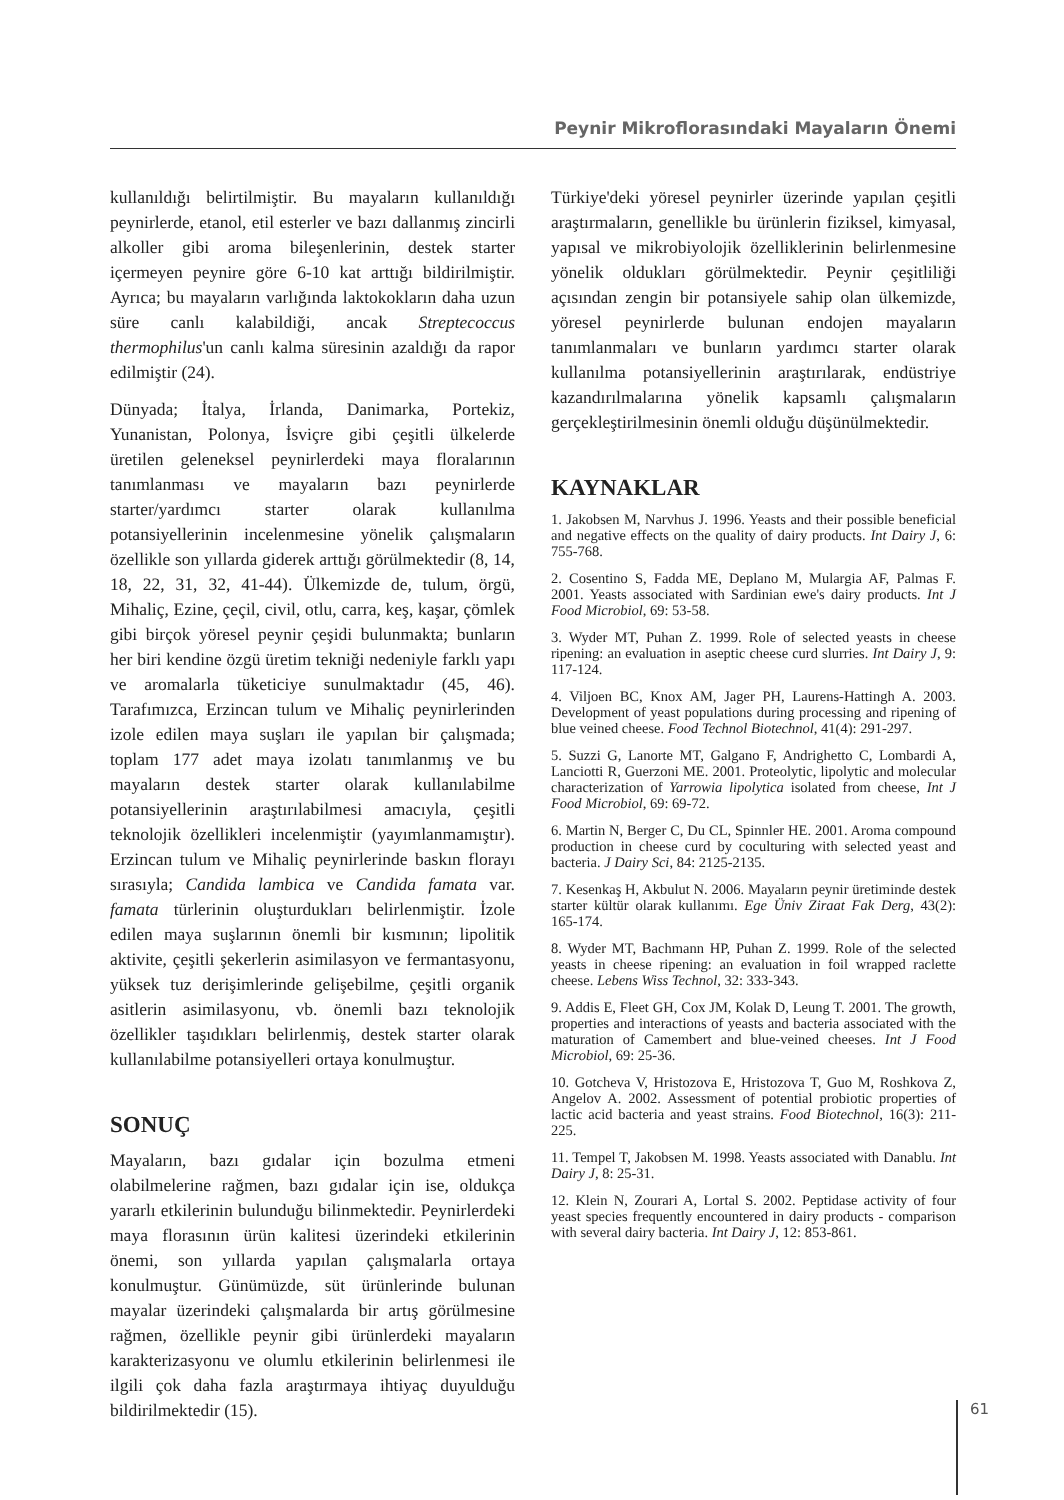Peynir Mikroflorasındaki Mayaların Önemi
kullanıldığı belirtilmiştir. Bu mayaların kullanıldığı peynirlerde, etanol, etil esterler ve bazı dallanmış zincirli alkoller gibi aroma bileşenlerinin, destek starter içermeyen peynire göre 6-10 kat arttığı bildirilmiştir. Ayrıca; bu mayaların varlığında laktokokların daha uzun süre canlı kalabildiği, ancak Streptecoccus thermophilus'un canlı kalma süresinin azaldığı da rapor edilmiştir (24).
Dünyada; İtalya, İrlanda, Danimarka, Portekiz, Yunanistan, Polonya, İsviçre gibi çeşitli ülkelerde üretilen geleneksel peynirlerdeki maya floralarının tanımlanması ve mayaların bazı peynirlerde starter/yardımcı starter olarak kullanılma potansiyellerinin incelenmesine yönelik çalışmaların özellikle son yıllarda giderek arttığı görülmektedir (8, 14, 18, 22, 31, 32, 41-44). Ülkemizde de, tulum, örgü, Mihaliç, Ezine, çeçil, civil, otlu, carra, keş, kaşar, çömlek gibi birçok yöresel peynir çeşidi bulunmakta; bunların her biri kendine özgü üretim tekniği nedeniyle farklı yapı ve aromalarla tüketiciye sunulmaktadır (45, 46). Tarafımızca, Erzincan tulum ve Mihaliç peynirlerinden izole edilen maya suşları ile yapılan bir çalışmada; toplam 177 adet maya izolatı tanımlanmış ve bu mayaların destek starter olarak kullanılabilme potansiyellerinin araştırılabilmesi amacıyla, çeşitli teknolojik özellikleri incelenmiştir (yayımlanmamıştır). Erzincan tulum ve Mihaliç peynirlerinde baskın florayı sırasıyla; Candida lambica ve Candida famata var. famata türlerinin oluşturdukları belirlenmiştir. İzole edilen maya suşlarının önemli bir kısmının; lipolitik aktivite, çeşitli şekerlerin asimilasyon ve fermantasyonu, yüksek tuz derişimlerinde gelişebilme, çeşitli organik asitlerin asimilasyonu, vb. önemli bazı teknolojik özellikler taşıdıkları belirlenmiş, destek starter olarak kullanılabilme potansiyelleri ortaya konulmuştur.
SONUÇ
Mayaların, bazı gıdalar için bozulma etmeni olabilmelerine rağmen, bazı gıdalar için ise, oldukça yararlı etkilerinin bulunduğu bilinmektedir. Peynirlerdeki maya florasının ürün kalitesi üzerindeki etkilerinin önemi, son yıllarda yapılan çalışmalarla ortaya konulmuştur. Günümüzde, süt ürünlerinde bulunan mayalar üzerindeki çalışmalarda bir artış görülmesine rağmen, özellikle peynir gibi ürünlerdeki mayaların karakterizasyonu ve olumlu etkilerinin belirlenmesi ile ilgili çok daha fazla araştırmaya ihtiyaç duyulduğu bildirilmektedir (15).
Türkiye'deki yöresel peynirler üzerinde yapılan çeşitli araştırmaların, genellikle bu ürünlerin fiziksel, kimyasal, yapısal ve mikrobiyolojik özelliklerinin belirlenmesine yönelik oldukları görülmektedir. Peynir çeşitliliği açısından zengin bir potansiyele sahip olan ülkemizde, yöresel peynirlerde bulunan endojen mayaların tanımlanmaları ve bunların yardımcı starter olarak kullanılma potansiyellerinin araştırılarak, endüstriye kazandırılmalarına yönelik kapsamlı çalışmaların gerçekleştirilmesinin önemli olduğu düşünülmektedir.
KAYNAKLAR
1. Jakobsen M, Narvhus J. 1996. Yeasts and their possible beneficial and negative effects on the quality of dairy products. Int Dairy J, 6: 755-768.
2. Cosentino S, Fadda ME, Deplano M, Mulargia AF, Palmas F. 2001. Yeasts associated with Sardinian ewe's dairy products. Int J Food Microbiol, 69: 53-58.
3. Wyder MT, Puhan Z. 1999. Role of selected yeasts in cheese ripening: an evaluation in aseptic cheese curd slurries. Int Dairy J, 9: 117-124.
4. Viljoen BC, Knox AM, Jager PH, Laurens-Hattingh A. 2003. Development of yeast populations during processing and ripening of blue veined cheese. Food Technol Biotechnol, 41(4): 291-297.
5. Suzzi G, Lanorte MT, Galgano F, Andrighetto C, Lombardi A, Lanciotti R, Guerzoni ME. 2001. Proteolytic, lipolytic and molecular characterization of Yarrowia lipolytica isolated from cheese, Int J Food Microbiol, 69: 69-72.
6. Martin N, Berger C, Du CL, Spinnler HE. 2001. Aroma compound production in cheese curd by coculturing with selected yeast and bacteria. J Dairy Sci, 84: 2125-2135.
7. Kesenkaş H, Akbulut N. 2006. Mayaların peynir üretiminde destek starter kültür olarak kullanımı. Ege Üniv Ziraat Fak Derg, 43(2): 165-174.
8. Wyder MT, Bachmann HP, Puhan Z. 1999. Role of the selected yeasts in cheese ripening: an evaluation in foil wrapped raclette cheese. Lebens Wiss Technol, 32: 333-343.
9. Addis E, Fleet GH, Cox JM, Kolak D, Leung T. 2001. The growth, properties and interactions of yeasts and bacteria associated with the maturation of Camembert and blue-veined cheeses. Int J Food Microbiol, 69: 25-36.
10. Gotcheva V, Hristozova E, Hristozova T, Guo M, Roshkova Z, Angelov A. 2002. Assessment of potential probiotic properties of lactic acid bacteria and yeast strains. Food Biotechnol, 16(3): 211-225.
11. Tempel T, Jakobsen M. 1998. Yeasts associated with Danablu. Int Dairy J, 8: 25-31.
12. Klein N, Zourari A, Lortal S. 2002. Peptidase activity of four yeast species frequently encountered in dairy products - comparison with several dairy bacteria. Int Dairy J, 12: 853-861.
61